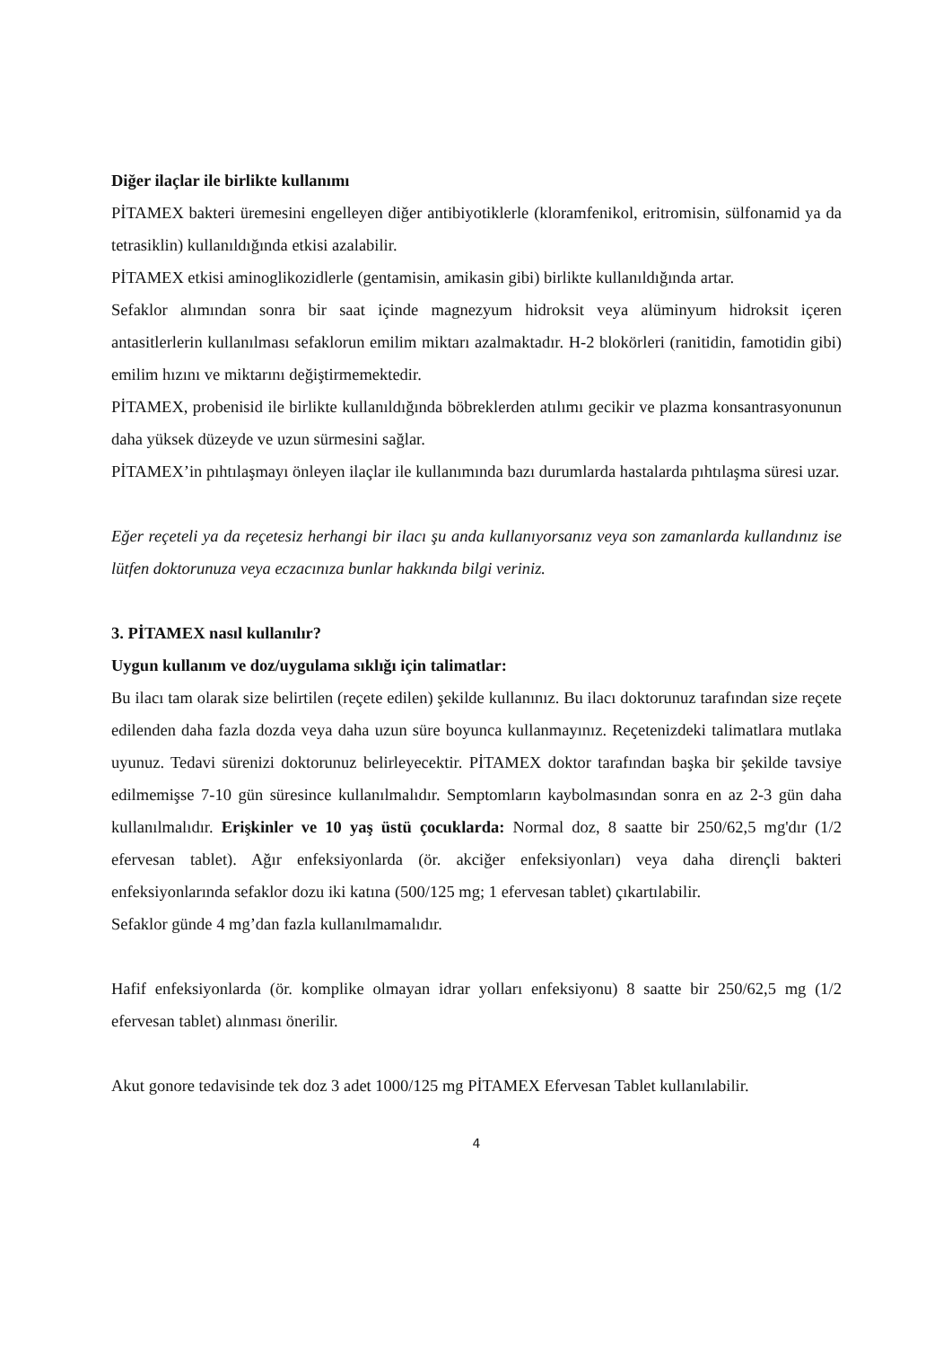Diğer ilaçlar ile birlikte kullanımı
PİTAMEX bakteri üremesini engelleyen diğer antibiyotiklerle (kloramfenikol, eritromisin, sülfonamid ya da tetrasiklin) kullanıldığında etkisi azalabilir.
PİTAMEX etkisi aminoglikozidlerle (gentamisin, amikasin gibi) birlikte kullanıldığında artar.
Sefaklor alımından sonra bir saat içinde magnezyum hidroksit veya alüminyum hidroksit içeren antasitlerlerin kullanılması sefaklorun emilim miktarı azalmaktadır. H-2 blokörleri (ranitidin, famotidin gibi) emilim hızını ve miktarını değiştirmemektedir.
PİTAMEX, probenisid ile birlikte kullanıldığında böbreklerden atılımı gecikir ve plazma konsantrasyonunun daha yüksek düzeyde ve uzun sürmesini sağlar.
PİTAMEX’in pıhtılaşmayı önleyen ilaçlar ile kullanımında bazı durumlarda hastalarda pıhtılaşma süresi uzar.
Eğer reçeteli ya da reçetesiz herhangi bir ilacı şu anda kullanıyorsanız veya son zamanlarda kullandınız ise lütfen doktorunuza veya eczacınıza bunlar hakkında bilgi veriniz.
3. PİTAMEX nasıl kullanılır?
Uygun kullanım ve doz/uygulama sıklığı için talimatlar:
Bu ilacı tam olarak size belirtilen (reçete edilen) şekilde kullanınız. Bu ilacı doktorunuz tarafından size reçete edilenden daha fazla dozda veya daha uzun süre boyunca kullanmayınız. Reçetenizdeki talimatlara mutlaka uyunuz. Tedavi sürenizi doktorunuz belirleyecektir. PİTAMEX doktor tarafından başka bir şekilde tavsiye edilmemişse 7-10 gün süresince kullanılmalıdır. Semptomların kaybolmasından sonra en az 2-3 gün daha kullanılmalıdır. Erişkinler ve 10 yaş üstü çocuklarda: Normal doz, 8 saatte bir 250/62,5 mg'dır (1/2 efervesan tablet). Ağır enfeksiyonlarda (ör. akciğer enfeksiyonları) veya daha dirençli bakteri enfeksiyonlarında sefaklor dozu iki katına (500/125 mg; 1 efervesan tablet) çıkartılabilir.
Sefaklor günde 4 mg’dan fazla kullanılmamalıdır.
Hafif enfeksiyonlarda (ör. komplike olmayan idrar yolları enfeksiyonu) 8 saatte bir 250/62,5 mg (1/2 efervesan tablet) alınması önerilir.
Akut gonore tedavisinde tek doz 3 adet 1000/125 mg PİTAMEX Efervesan Tablet kullanılabilir.
4